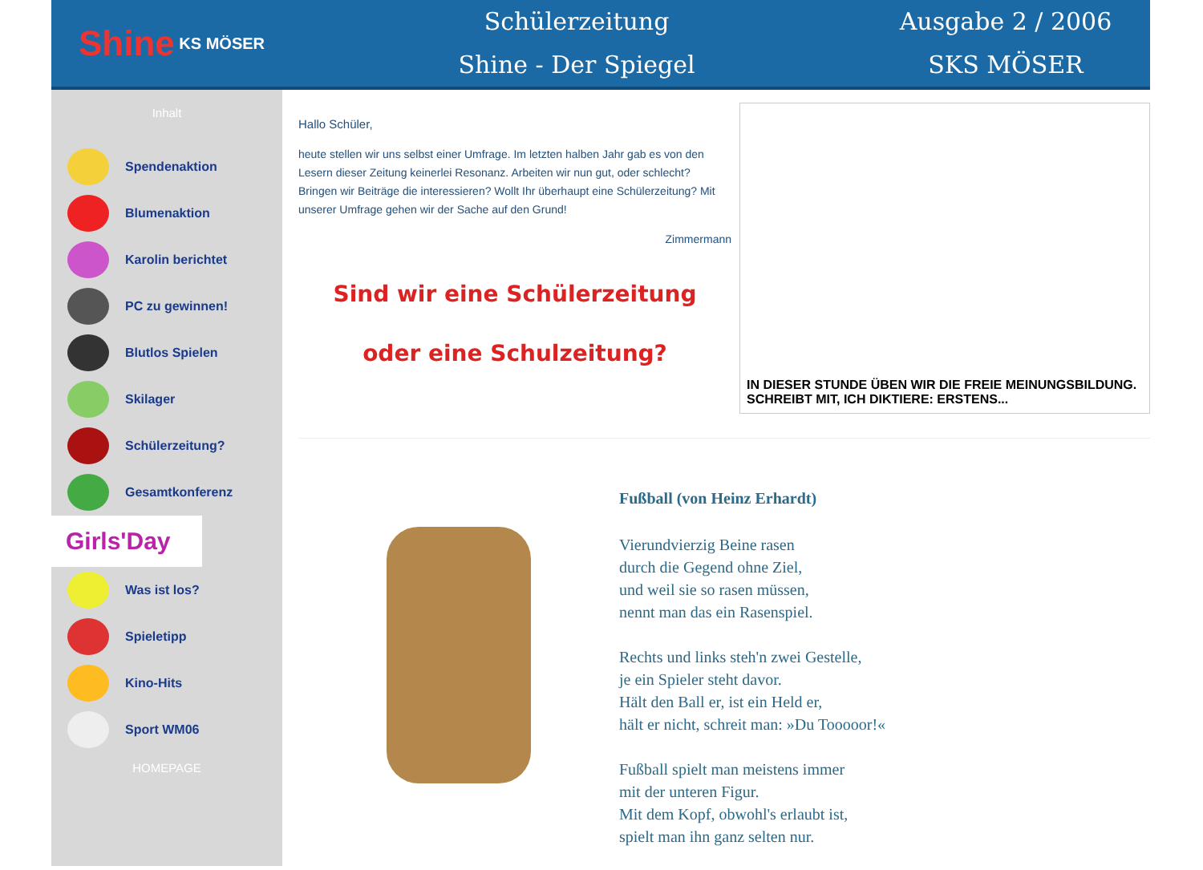Shine KS MÖSER
Schülerzeitung
Shine - Der Spiegel
Ausgabe 2 / 2006
SKS MÖSER
Inhalt
Spendenaktion
Blumenaktion
Karolin berichtet
PC zu gewinnen!
Blutlos Spielen
Skilager
Schülerzeitung?
Gesamtkonferenz
Girls'Day
Was ist los?
Spieletipp
Kino-Hits
Sport WM06
HOMEPAGE
Hallo Schüler,
heute stellen wir uns selbst einer Umfrage. Im letzten halben Jahr gab es von den Lesern dieser Zeitung keinerlei Resonanz. Arbeiten wir nun gut, oder schlecht? Bringen wir Beiträge die interessieren? Wollt Ihr überhaupt eine Schülerzeitung? Mit unserer Umfrage gehen wir der Sache auf den Grund!
Zimmermann
Sind wir eine Schülerzeitung
oder eine Schulzeitung?
IN DIESER STUNDE ÜBEN WIR DIE FREIE MEINUNGSBILDUNG.
SCHREIBT MIT, ICH DIKTIERE: ERSTENS...
Fußball (von Heinz Erhardt)
Vierundvierzig Beine rasen
durch die Gegend ohne Ziel,
und weil sie so rasen müssen,
nennt man das ein Rasenspiel.
Rechts und links steh'n zwei Gestelle,
je ein Spieler steht davor.
Hält den Ball er, ist ein Held er,
hält er nicht, schreit man: »Du Tooooor!«
Fußball spielt man meistens immer
mit der unteren Figur.
Mit dem Kopf, obwohl's erlaubt ist,
spielt man ihn ganz selten nur.